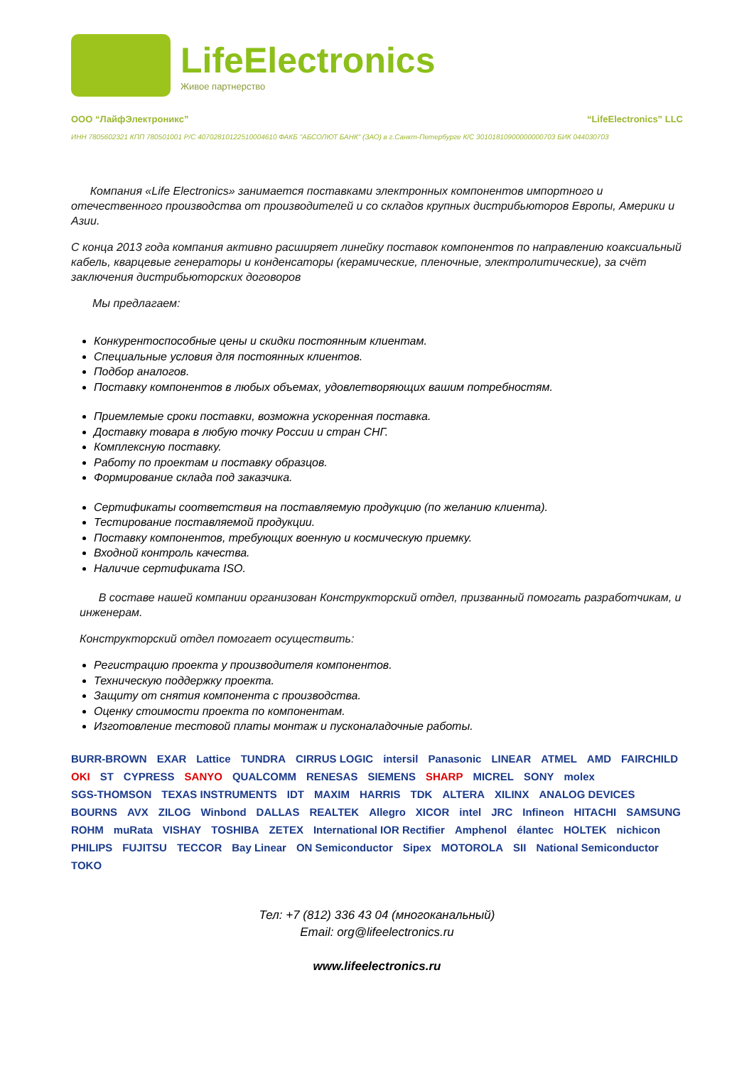LifeElectronics
Живое партнерство
ООО “ЛайфЭлектроникс” “LifeElectronics” LLC
ИНН 7805602321 КПП 780501001 Р/С 40702810122510004610 ФАКБ "АБСОЛЮТ БАНК" (ЗАО) в г.Санкт-Петербурге К/С 30101810900000000703 БИК 044030703
Компания «Life Electronics» занимается поставками электронных компонентов импортного и отечественного производства от производителей и со складов крупных дистрибьюторов Европы, Америки и Азии.
С конца 2013 года компания активно расширяет линейку поставок компонентов по направлению коаксиальный кабель, кварцевые генераторы и конденсаторы (керамические, пленочные, электролитические), за счёт заключения дистрибьюторских договоров
Мы предлагаем:
Конкурентоспособные цены и скидки постоянным клиентам.
Специальные условия для постоянных клиентов.
Подбор аналогов.
Поставку компонентов в любых объемах, удовлетворяющих вашим потребностям.
Приемлемые сроки поставки, возможна ускоренная поставка.
Доставку товара в любую точку России и стран СНГ.
Комплексную поставку.
Работу по проектам и поставку образцов.
Формирование склада под заказчика.
Сертификаты соответствия на поставляемую продукцию (по желанию клиента).
Тестирование поставляемой продукции.
Поставку компонентов, требующих военную и космическую приемку.
Входной контроль качества.
Наличие сертификата ISO.
В составе нашей компании организован Конструкторский отдел, призванный помогать разработчикам, и инженерам.
Конструкторский отдел помогает осуществить:
Регистрацию проекта у производителя компонентов.
Техническую поддержку проекта.
Защиту от снятия компонента с производства.
Оценку стоимости проекта по компонентам.
Изготовление тестовой платы монтаж и пусконаладочные работы.
BURR-BROWN EXAR Lattice TUNDRA CIRRUS LOGIC intersil Panasonic LINEAR ATMEL AMD FAIRCHILD OKI ST CYPRESS SANYO QUALCOMM RENESAS SIEMENS SHARP MICREL SONY molex SGS-THOMSON TEXAS INSTRUMENTS IDT MAXIM HARRIS TDK ALTERA XILINX ANALOG DEVICES BOURNS AVX ZILOG Winbond DALLAS REALTEK Allegro XICOR intel JRC Infineon HITACHI SAMSUNG ROHM muRata VISHAY TOSHIBA ZETEX International IOR Rectifier Amphenol élantec HOLTEK nichicon PHILIPS FUJITSU TECCOR Bay Linear ON Semiconductor Sipex MOTOROLA SII National Semiconductor TOKO
Тел: +7 (812) 336 43 04 (многоканальный)
Email: org@lifeelectronics.ru
www.lifeelectronics.ru